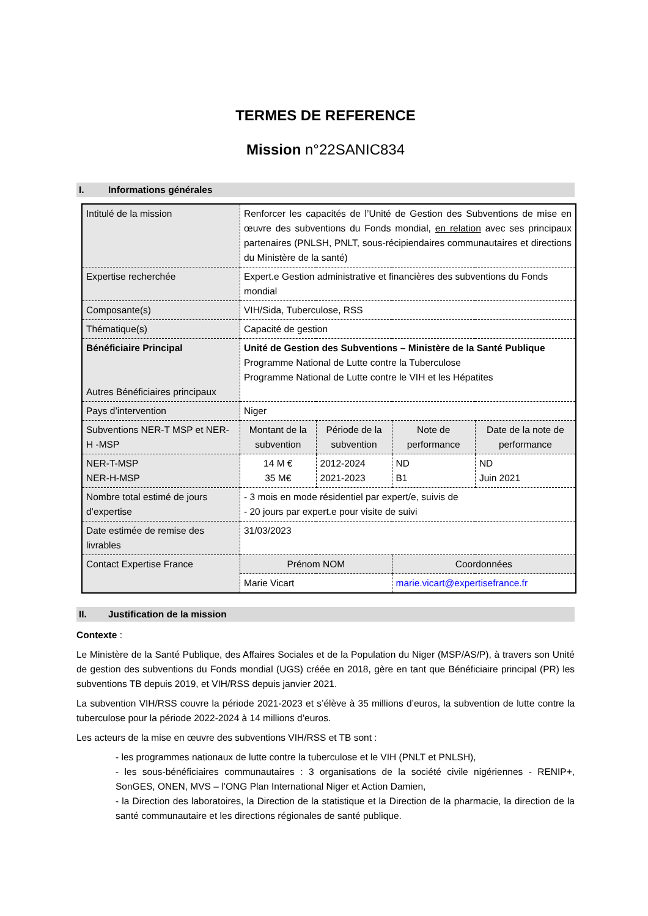TERMES DE REFERENCE
Mission n°22SANIC834
I. Informations générales
| Intitulé de la mission | Renforcer les capacités de l’Unité de Gestion des Subventions de mise en œuvre des subventions du Fonds mondial, en relation avec ses principaux partenaires (PNLSH, PNLT, sous-récipiendaires communautaires et directions du Ministère de la santé) | | | |
| Expertise recherchée | Expert.e Gestion administrative et financières des subventions du Fonds mondial | | | |
| Composante(s) | VIH/Sida, Tuberculose, RSS | | | |
| Thématique(s) | Capacité de gestion | | | |
| Bénéficiaire Principal Autres Bénéficiaires principaux | Unité de Gestion des Subventions – Ministère de la Santé Publique Programme National de Lutte contre la Tuberculose Programme National de Lutte contre le VIH et les Hépatites | | | |
| Pays d’intervention | Niger | | | |
| Subventions NER-T MSP et NER- H -MSP | Montant de la subvention | Période de la subvention | Note de performance | Date de la note de performance |
| NER-T-MSP NER-H-MSP | 14 M € 35 M€ | 2012-2024 2021-2023 | ND B1 | ND Juin 2021 |
| Nombre total estimé de jours d’expertise | - 3 mois en mode résidentiel par expert/e, suivis de - 20 jours par expert.e pour visite de suivi | | | |
| Date estimée de remise des livrables | 31/03/2023 | | | |
| Contact Expertise France | Prénom NOM | | Coordonnées | |
| | Marie Vicart | | marie.vicart@expertisefrance.fr | |
II. Justification de la mission
Contexte :
Le Ministère de la Santé Publique, des Affaires Sociales et de la Population du Niger (MSP/AS/P), à travers son Unité de gestion des subventions du Fonds mondial (UGS) créée en 2018, gère en tant que Bénéficiaire principal (PR) les subventions TB depuis 2019, et VIH/RSS depuis janvier 2021.
La subvention VIH/RSS couvre la période 2021-2023 et s’élève à 35 millions d’euros, la subvention de lutte contre la tuberculose pour la période 2022-2024 à 14 millions d’euros.
Les acteurs de la mise en œuvre des subventions VIH/RSS et TB sont :
- les programmes nationaux de lutte contre la tuberculose et le VIH (PNLT et PNLSH),
- les sous-bénéficiaires communautaires : 3 organisations de la société civile nigériennes - RENIP+, SonGES, ONEN, MVS – l’ONG Plan International Niger et Action Damien,
- la Direction des laboratoires, la Direction de la statistique et la Direction de la pharmacie, la direction de la santé communautaire et les directions régionales de santé publique.